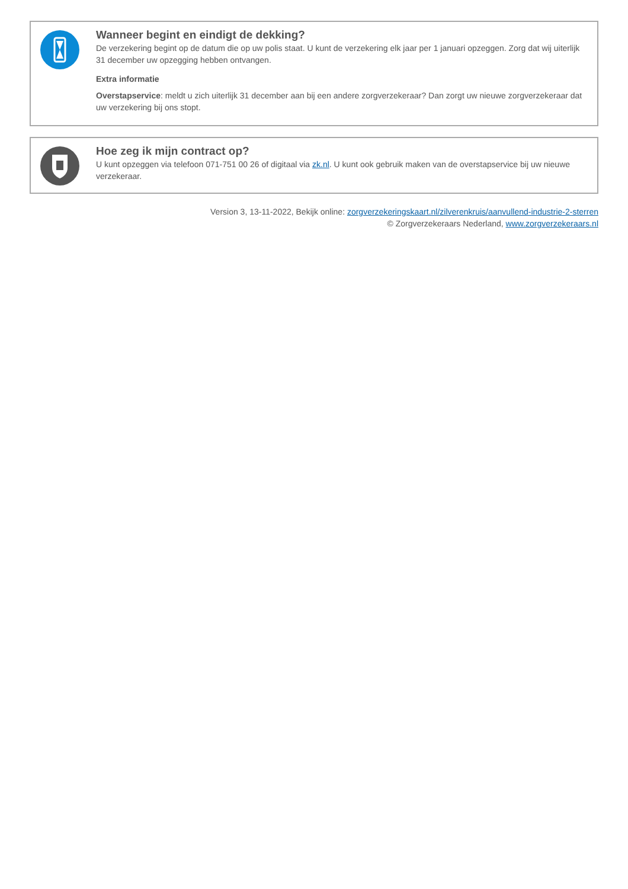Wanneer begint en eindigt de dekking?
De verzekering begint op de datum die op uw polis staat. U kunt de verzekering elk jaar per 1 januari opzeggen. Zorg dat wij uiterlijk 31 december uw opzegging hebben ontvangen.
Extra informatie
Overstapservice: meldt u zich uiterlijk 31 december aan bij een andere zorgverzekeraar? Dan zorgt uw nieuwe zorgverzekeraar dat uw verzekering bij ons stopt.
Hoe zeg ik mijn contract op?
U kunt opzeggen via telefoon 071-751 00 26 of digitaal via zk.nl. U kunt ook gebruik maken van de overstapservice bij uw nieuwe verzekeraar.
Version 3, 13-11-2022, Bekijk online: zorgverzekeringskaart.nl/zilverenkruis/aanvullend-industrie-2-sterren
© Zorgverzekeraars Nederland, www.zorgverzekeraars.nl